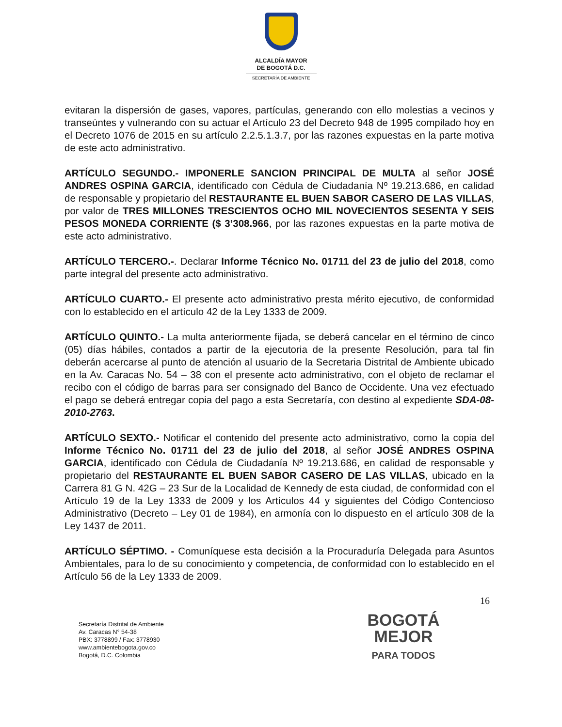ALCALDÍA MAYOR
DE BOGOTÁ D.C.
SECRETARÍA DE AMBIENTE
evitaran la dispersión de gases, vapores, partículas, generando con ello molestias a vecinos y transeúntes y vulnerando con su actuar el Artículo 23 del Decreto 948 de 1995 compilado hoy en el Decreto 1076 de 2015 en su artículo 2.2.5.1.3.7, por las razones expuestas en la parte motiva de este acto administrativo.
ARTÍCULO SEGUNDO.- IMPONERLE SANCION PRINCIPAL DE MULTA al señor JOSÉ ANDRES OSPINA GARCIA, identificado con Cédula de Ciudadanía Nº 19.213.686, en calidad de responsable y propietario del RESTAURANTE EL BUEN SABOR CASERO DE LAS VILLAS, por valor de TRES MILLONES TRESCIENTOS OCHO MIL NOVECIENTOS SESENTA Y SEIS PESOS MONEDA CORRIENTE ($ 3’308.966, por las razones expuestas en la parte motiva de este acto administrativo.
ARTÍCULO TERCERO.-. Declarar Informe Técnico No. 01711 del 23 de julio del 2018, como parte integral del presente acto administrativo.
ARTÍCULO CUARTO.- El presente acto administrativo presta mérito ejecutivo, de conformidad con lo establecido en el artículo 42 de la Ley 1333 de 2009.
ARTÍCULO QUINTO.- La multa anteriormente fijada, se deberá cancelar en el término de cinco (05) días hábiles, contados a partir de la ejecutoria de la presente Resolución, para tal fin deberán acercarse al punto de atención al usuario de la Secretaria Distrital de Ambiente ubicado en la Av. Caracas No. 54 – 38 con el presente acto administrativo, con el objeto de reclamar el recibo con el código de barras para ser consignado del Banco de Occidente. Una vez efectuado el pago se deberá entregar copia del pago a esta Secretaría, con destino al expediente SDA-08-2010-2763.
ARTÍCULO SEXTO.- Notificar el contenido del presente acto administrativo, como la copia del Informe Técnico No. 01711 del 23 de julio del 2018, al señor JOSÉ ANDRES OSPINA GARCIA, identificado con Cédula de Ciudadanía Nº 19.213.686, en calidad de responsable y propietario del RESTAURANTE EL BUEN SABOR CASERO DE LAS VILLAS, ubicado en la Carrera 81 G N. 42G – 23 Sur de la Localidad de Kennedy de esta ciudad, de conformidad con el Artículo 19 de la Ley 1333 de 2009 y los Artículos 44 y siguientes del Código Contencioso Administrativo (Decreto – Ley 01 de 1984), en armonía con lo dispuesto en el artículo 308 de la Ley 1437 de 2011.
ARTÍCULO SÉPTIMO. - Comuníquese esta decisión a la Procuraduría Delegada para Asuntos Ambientales, para lo de su conocimiento y competencia, de conformidad con lo establecido en el Artículo 56 de la Ley 1333 de 2009.
16
Secretaría Distrital de Ambiente
Av. Caracas N° 54-38
PBX: 3778899 / Fax: 3778930
www.ambientebogota.gov.co
Bogotá, D.C. Colombia
BOGOTÁ
MEJOR
PARA TODOS